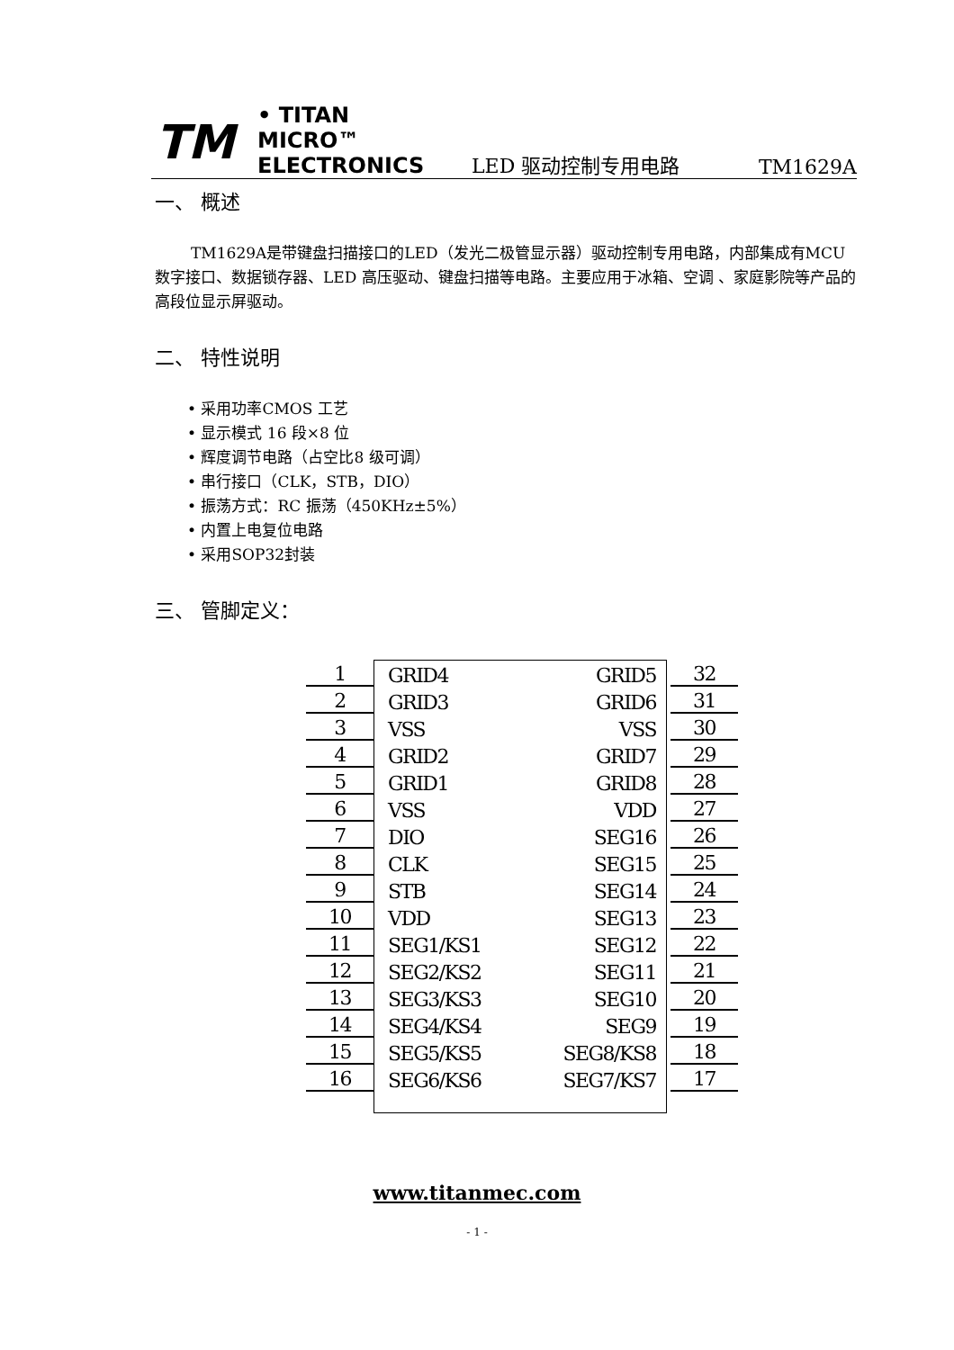TM
• TITAN MICRO™
ELECTRONICS
LED 驱动控制专用电路
TM1629A
一、 概述
TM1629A是带键盘扫描接口的LED（发光二极管显示器）驱动控制专用电路，内部集成有MCU 数字接口、数据锁存器、LED 高压驱动、键盘扫描等电路。主要应用于冰箱、空调 、家庭影院等产品的高段位显示屏驱动。
二、 特性说明
• 采用功率CMOS 工艺
• 显示模式 16 段×8 位
• 辉度调节电路（占空比8 级可调）
• 串行接口（CLK，STB，DIO）
• 振荡方式：RC 振荡（450KHz±5%）
• 内置上电复位电路
• 采用SOP32封装
三、 管脚定义：
1 GRID4 GRID5 32
2 GRID3 GRID6 31
3 VSS VSS 30
4 GRID2 GRID7 29
5 GRID1 GRID8 28
6 VSS VDD 27
7 DIO SEG16 26
8 CLK SEG15 25
9 STB SEG14 24
10 VDD SEG13 23
11 SEG1/KS1 SEG12 22
12 SEG2/KS2 SEG11 21
13 SEG3/KS3 SEG10 20
14 SEG4/KS4 SEG9 19
15 SEG5/KS5 SEG8/KS8 18
16 SEG6/KS6 SEG7/KS7 17
www.titanmec.com
- 1 -